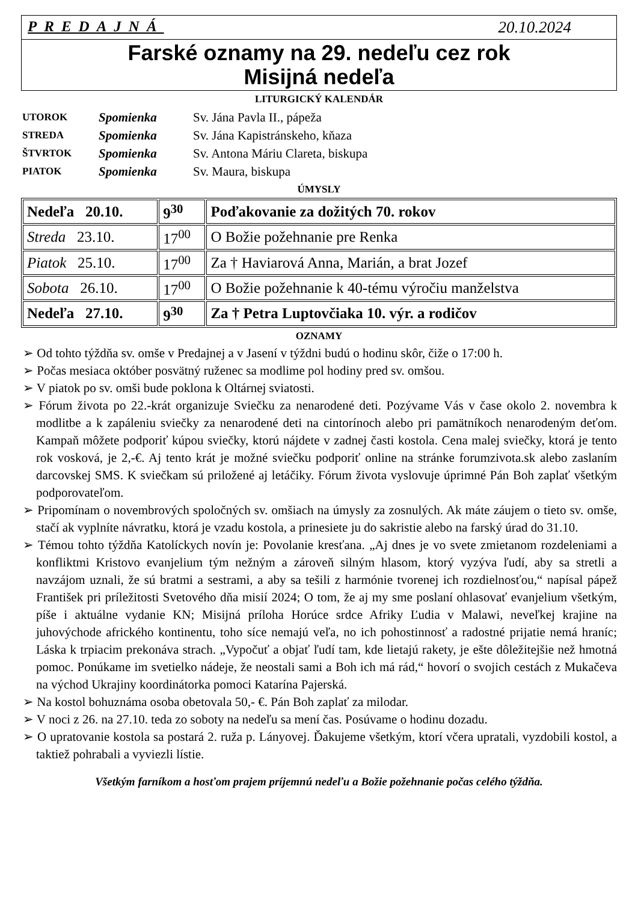PREDAJNÁ 20.10.2024
Farské oznamy na 29. nedeľu cez rok
Misijná nedeľa
LITURGICKÝ KALENDÁR
| UTOROK | Spomienka | Sv. Jána Pavla II., pápeža |
| STREDA | Spomienka | Sv. Jána Kapistránskeho, kňaza |
| ŠTVRTOK | Spomienka | Sv. Antona Máriu Clareta, biskupa |
| PIATOK | Spomienka | Sv. Maura, biskupa |
ÚMYSLY
| Nedeľa 20.10. | 9<sup>30</sup> | Poďakovanie za dožitých 70. rokov |
| Streda 23.10. | 17<sup>00</sup> | O Božie požehnanie pre Renka |
| Piatok 25.10. | 17<sup>00</sup> | Za † Haviarová Anna, Marián, a brat Jozef |
| Sobota 26.10. | 17<sup>00</sup> | O Božie požehnanie k 40-tému výročiu manželstva |
| Nedeľa 27.10. | 9<sup>30</sup> | Za † Petra Luptovčiaka 10. výr. a rodičov |
OZNAMY
➢ Od tohto týždňa sv. omše v Predajnej a v Jasení v týždni budú o hodinu skôr, čiže o 17:00 h.
➢ Počas mesiaca október posvätný ruženec sa modlime pol hodiny pred sv. omšou.
➢ V piatok po sv. omši bude poklona k Oltárnej sviatosti.
➢ Fórum života po 22.-krát organizuje Sviečku za nenarodené deti. Pozývame Vás v čase okolo 2. novembra k modlitbe a k zapáleniu sviečky za nenarodené deti na cintorínoch alebo pri pamätníkoch nenarodeným deťom. Kampaň môžete podporiť kúpou sviečky, ktorú nájdete v zadnej časti kostola. Cena malej sviečky, ktorá je tento rok vosková, je 2,-€. Aj tento krát je možné sviečku podporiť online na stránke forumzivota.sk alebo zaslaním darcovskej SMS. K sviečkam sú priložené aj letáčiky. Fórum života vyslovuje úprimné Pán Boh zaplať všetkým podporovateľom.
➢ Pripomínam o novembrových spoločných sv. omšiach na úmysly za zosnulých. Ak máte záujem o tieto sv. omše, stačí ak vyplníte návratku, ktorá je vzadu kostola, a prinesiete ju do sakristie alebo na farský úrad do 31.10.
➢ Témou tohto týždňa Katolíckych novín je: Povolanie kresťana. „Aj dnes je vo svete zmietanom rozdeleniami a konfliktmi Kristovo evanjelium tým nežným a zároveň silným hlasom, ktorý vyzýva ľudí, aby sa stretli a navzájom uznali, že sú bratmi a sestrami, a aby sa tešili z harmónie tvorenej ich rozdielnosťou,“ napísal pápež František pri príležitosti Svetového dňa misií 2024; O tom, že aj my sme poslaní ohlasovať evanjelium všetkým, píše i aktuálne vydanie KN; Misijná príloha Horúce srdce Afriky Ľudia v Malawi, neveľkej krajine na juhovýchode afrického kontinentu, toho síce nemajú veľa, no ich pohostinnosť a radostné prijatie nemá hraníc; Láska k trpiacim prekonáva strach. „Vypočuť a objať ľudí tam, kde lietajú rakety, je ešte dôležitejšie než hmotná pomoc. Ponúkame im svetielko nádeje, že neostali sami a Boh ich má rád,“ hovorí o svojich cestách z Mukačeva na východ Ukrajiny koordinátorka pomoci Katarína Pajerská.
➢ Na kostol bohuznáma osoba obetovala 50,- €. Pán Boh zaplať za milodar.
➢ V noci z 26. na 27.10. teda zo soboty na nedeľu sa mení čas. Posúvame o hodinu dozadu.
➢ O upratovanie kostola sa postará 2. ruža p. Lányovej. Ďakujeme všetkým, ktorí včera upratali, vyzdobili kostol, a taktiež pohrabali a vyviezli lístie.
Všetkým farníkom a hosťom prajem príjemnú nedeľu a Božie požehnanie počas celého týždňa.